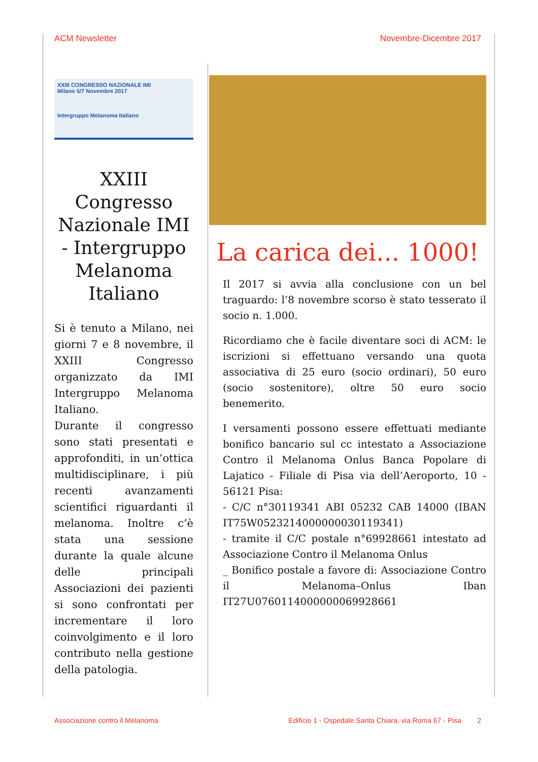ACM Newsletter Novembre-Dicembre 2017
XXIII CONGRESSO NAZIONALE IMI
Milano 5/7 Novembre 2017
Intergruppo Melanoma Italiano
XXIII Congresso Nazionale IMI - Intergruppo Melanoma Italiano
Si è tenuto a Milano, nei giorni 7 e 8 novembre, il XXIII Congresso organizzato da IMI Intergruppo Melanoma Italiano.
Durante il congresso sono stati presentati e approfonditi, in un’ottica multidisciplinare, i più recenti avanzamenti scientifici riguardanti il melanoma. Inoltre c’è stata una sessione durante la quale alcune delle principali Associazioni dei pazienti si sono confrontati per incrementare il loro coinvolgimento e il loro contributo nella gestione della patologia.
La carica dei... 1000!
Il 2017 si avvia alla conclusione con un bel traguardo: l’8 novembre scorso è stato tesserato il socio n. 1.000.
Ricordiamo che è facile diventare soci di ACM: le iscrizioni si effettuano versando una quota associativa di 25 euro (socio ordinari), 50 euro (socio sostenitore), oltre 50 euro socio benemerito.
I versamenti possono essere effettuati mediante bonifico bancario sul cc intestato a Associazione Contro il Melanoma Onlus Banca Popolare di Lajatico - Filiale di Pisa via dell’Aeroporto, 10 - 56121 Pisa:
- C/C n°30119341 ABI 05232 CAB 14000 (IBAN IT75W0523214000000030119341)
- tramite il C/C postale n°69928661 intestato ad Associazione Contro il Melanoma Onlus
_ Bonifico postale a favore di: Associazione Contro il Melanoma–Onlus Iban IT27U0760114000000069928661
Associazione contro il Melanoma Edificio 1 - Ospedale Santa Chiara, via Roma 67 - Pisa 2